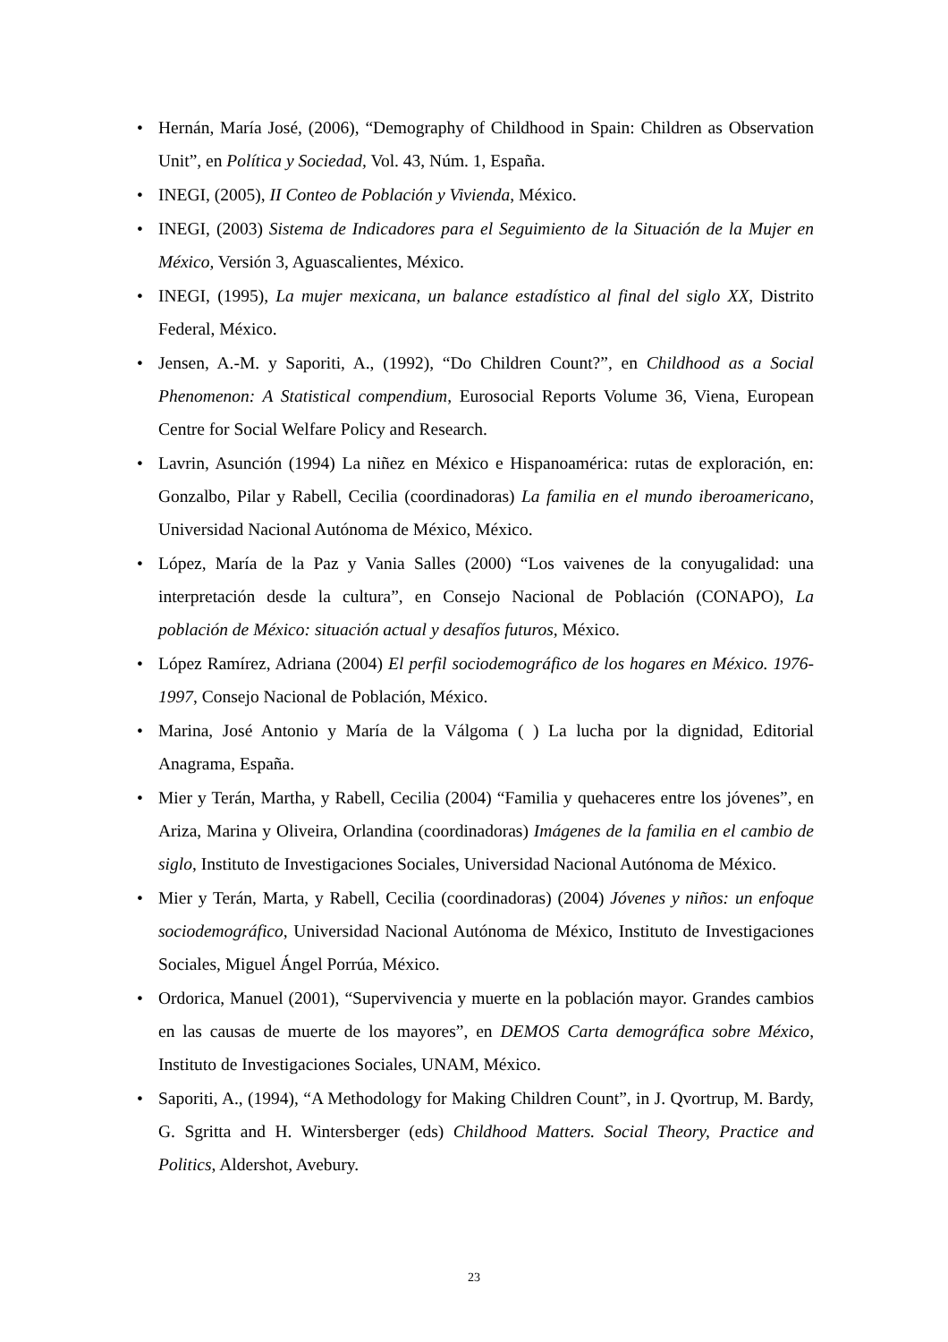• Hernán, María José, (2006), “Demography of Childhood in Spain: Children as Observation Unit”, en Política y Sociedad, Vol. 43, Núm. 1, España.
• INEGI, (2005), II Conteo de Población y Vivienda, México.
• INEGI, (2003) Sistema de Indicadores para el Seguimiento de la Situación de la Mujer en México, Versión 3, Aguascalientes, México.
• INEGI, (1995), La mujer mexicana, un balance estadístico al final del siglo XX, Distrito Federal, México.
• Jensen, A.-M. y Saporiti, A., (1992), “Do Children Count?”, en Childhood as a Social Phenomenon: A Statistical compendium, Eurosocial Reports Volume 36, Viena, European Centre for Social Welfare Policy and Research.
• Lavrin, Asunción (1994) La niñez en México e Hispanoamérica: rutas de exploración, en: Gonzalbo, Pilar y Rabell, Cecilia (coordinadoras) La familia en el mundo iberoamericano, Universidad Nacional Autónoma de México, México.
• López, María de la Paz y Vania Salles (2000) “Los vaivenes de la conyugalidad: una interpretación desde la cultura”, en Consejo Nacional de Población (CONAPO), La población de México: situación actual y desafíos futuros, México.
• López Ramírez, Adriana (2004) El perfil sociodemográfico de los hogares en México. 1976-1997, Consejo Nacional de Población, México.
• Marina, José Antonio y María de la Válgoma ( ) La lucha por la dignidad, Editorial Anagrama, España.
• Mier y Terán, Martha, y Rabell, Cecilia (2004) “Familia y quehaceres entre los jóvenes”, en Ariza, Marina y Oliveira, Orlandina (coordinadoras) Imágenes de la familia en el cambio de siglo, Instituto de Investigaciones Sociales, Universidad Nacional Autónoma de México.
• Mier y Terán, Marta, y Rabell, Cecilia (coordinadoras) (2004) Jóvenes y niños: un enfoque sociodemográfico, Universidad Nacional Autónoma de México, Instituto de Investigaciones Sociales, Miguel Ángel Porrúa, México.
• Ordorica, Manuel (2001), “Supervivencia y muerte en la población mayor. Grandes cambios en las causas de muerte de los mayores”, en DEMOS Carta demográfica sobre México, Instituto de Investigaciones Sociales, UNAM, México.
• Saporiti, A., (1994), “A Methodology for Making Children Count”, in J. Qvortrup, M. Bardy, G. Sgritta and H. Wintersberger (eds) Childhood Matters. Social Theory, Practice and Politics, Aldershot, Avebury.
23